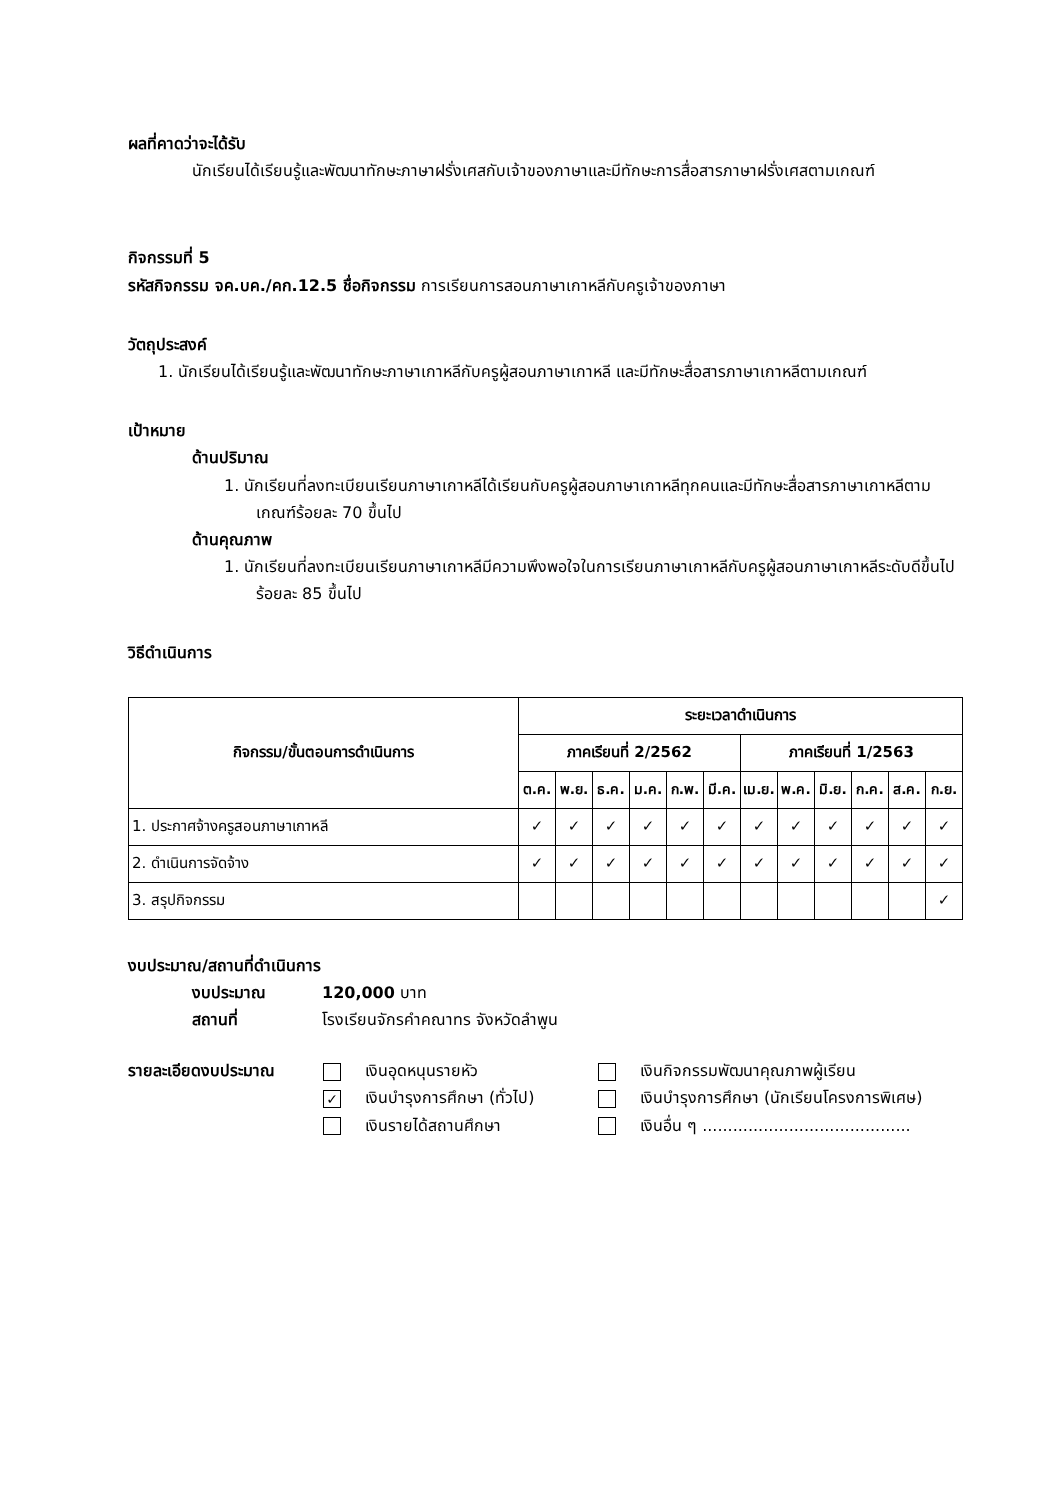ผลที่คาดว่าจะได้รับ
นักเรียนได้เรียนรู้และพัฒนาทักษะภาษาฝรั่งเศสกับเจ้าของภาษาและมีทักษะการสื่อสารภาษาฝรั่งเศสตามเกณฑ์
กิจกรรมที่ 5
รหัสกิจกรรม จค.บค./คก.12.5 ชื่อกิจกรรม การเรียนการสอนภาษาเกาหลีกับครูเจ้าของภาษา
วัตถุประสงค์
1. นักเรียนได้เรียนรู้และพัฒนาทักษะภาษาเกาหลีกับครูผู้สอนภาษาเกาหลี และมีทักษะสื่อสารภาษาเกาหลีตามเกณฑ์
เป้าหมาย
ด้านปริมาณ
1. นักเรียนที่ลงทะเบียนเรียนภาษาเกาหลีได้เรียนกับครูผู้สอนภาษาเกาหลีทุกคนและมีทักษะสื่อสารภาษาเกาหลีตามเกณฑ์ร้อยละ 70 ขึ้นไป
ด้านคุณภาพ
1. นักเรียนที่ลงทะเบียนเรียนภาษาเกาหลีมีความพึงพอใจในการเรียนภาษาเกาหลีกับครูผู้สอนภาษาเกาหลีระดับดีขึ้นไป ร้อยละ 85 ขึ้นไป
วิธีดำเนินการ
| กิจกรรม/ขั้นตอนการดำเนินการ | ระยะเวลาดำเนินการ | | | | | | | | | | | |
| --- | --- | --- | --- | --- | --- | --- | --- | --- | --- | --- | --- | --- |
| | ภาคเรียนที่ 2/2562 | | | | | | ภาคเรียนที่ 1/2563 | | | | | |
| | ต.ค. | พ.ย. | ธ.ค. | ม.ค. | ก.พ. | มี.ค. | เม.ย. | พ.ค. | มิ.ย. | ก.ค. | ส.ค. | ก.ย. |
| 1. ประกาศจ้างครูสอนภาษาเกาหลี | ✓ | ✓ | ✓ | ✓ | ✓ | ✓ | ✓ | ✓ | ✓ | ✓ | ✓ | ✓ |
| 2. ดำเนินการจัดจ้าง | ✓ | ✓ | ✓ | ✓ | ✓ | ✓ | ✓ | ✓ | ✓ | ✓ | ✓ | ✓ |
| 3. สรุปกิจกรรม | | | | | | | | | | | | ✓ |
งบประมาณ/สถานที่ดำเนินการ
งบประมาณ 120,000 บาท
สถานที่ โรงเรียนจักรคำคณาทร จังหวัดลำพูน
รายละเอียดงบประมาณ เงินอุดหนุนรายหัว
✓ เงินบำรุงการศึกษา (ทั่วไป)
เงินรายได้สถานศึกษา
เงินกิจกรรมพัฒนาคุณภาพผู้เรียน
เงินบำรุงการศึกษา (นักเรียนโครงการพิเศษ)
เงินอื่น ๆ .........................................